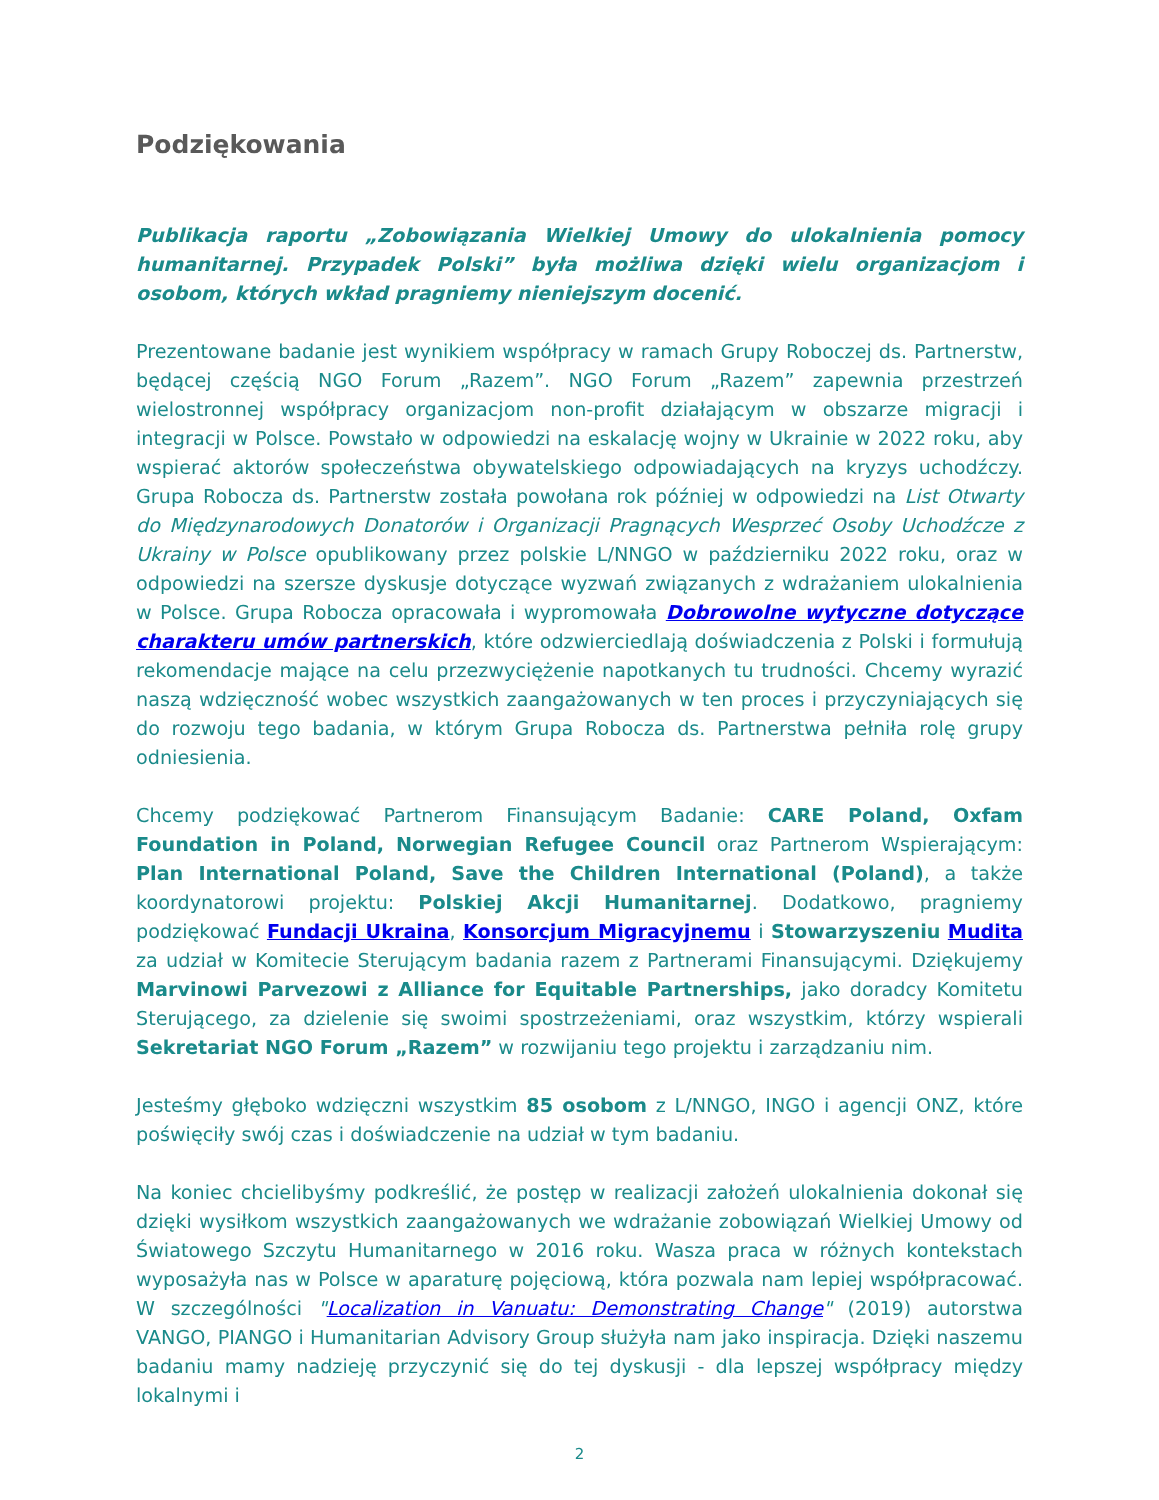Podziękowania
Publikacja raportu „Zobowiązania Wielkiej Umowy do ulokalnienia pomocy humanitarnej. Przypadek Polski” była możliwa dzięki wielu organizacjom i osobom, których wkład pragniemy nieniejszym docenić.
Prezentowane badanie jest wynikiem współpracy w ramach Grupy Roboczej ds. Partnerstw, będącej częścią NGO Forum „Razem”. NGO Forum „Razem” zapewnia przestrzeń wielostronnej współpracy organizacjom non-profit działającym w obszarze migracji i integracji w Polsce. Powstało w odpowiedzi na eskalację wojny w Ukrainie w 2022 roku, aby wspierać aktorów społeczeństwa obywatelskiego odpowiadających na kryzys uchodźczy. Grupa Robocza ds. Partnerstw została powołana rok później w odpowiedzi na List Otwarty do Międzynarodowych Donatorów i Organizacji Pragnących Wesprzeć Osoby Uchodźcze z Ukrainy w Polsce opublikowany przez polskie L/NNGO w październiku 2022 roku, oraz w odpowiedzi na szersze dyskusje dotyczące wyzwań związanych z wdrażaniem ulokalnienia w Polsce. Grupa Robocza opracowała i wypromowała Dobrowolne wytyczne dotyczące charakteru umów partnerskich, które odzwierciedlają doświadczenia z Polski i formułują rekomendacje mające na celu przezwyciężenie napotkanych tu trudności. Chcemy wyrazić naszą wdzięczność wobec wszystkich zaangażowanych w ten proces i przyczyniających się do rozwoju tego badania, w którym Grupa Robocza ds. Partnerstwa pełniła rolę grupy odniesienia.
Chcemy podziękować Partnerom Finansującym Badanie: CARE Poland, Oxfam Foundation in Poland, Norwegian Refugee Council oraz Partnerom Wspierającym: Plan International Poland, Save the Children International (Poland), a także koordynatorowi projektu: Polskiej Akcji Humanitarnej. Dodatkowo, pragniemy podziękować Fundacji Ukraina, Konsorcjum Migracyjnemu i Stowarzyszeniu Mudita za udział w Komitecie Sterującym badania razem z Partnerami Finansującymi. Dziękujemy Marvinowi Parvezowi z Alliance for Equitable Partnerships, jako doradcy Komitetu Sterującego, za dzielenie się swoimi spostrzeżeniami, oraz wszystkim, którzy wspierali Sekretariat NGO Forum „Razem” w rozwijaniu tego projektu i zarządzaniu nim.
Jesteśmy głęboko wdzięczni wszystkim 85 osobom z L/NNGO, INGO i agencji ONZ, które poświęciły swój czas i doświadczenie na udział w tym badaniu.
Na koniec chcielibyśmy podkreślić, że postęp w realizacji założeń ulokalnienia dokonał się dzięki wysiłkom wszystkich zaangażowanych we wdrażanie zobowiązań Wielkiej Umowy od Światowego Szczytu Humanitarnego w 2016 roku. Wasza praca w różnych kontekstach wyposażyła nas w Polsce w aparaturę pojęciową, która pozwala nam lepiej współpracować. W szczególności "Localization in Vanuatu: Demonstrating Change" (2019) autorstwa VANGO, PIANGO i Humanitarian Advisory Group służyła nam jako inspiracja. Dzięki naszemu badaniu mamy nadzieję przyczynić się do tej dyskusji - dla lepszej współpracy między lokalnymi i
2